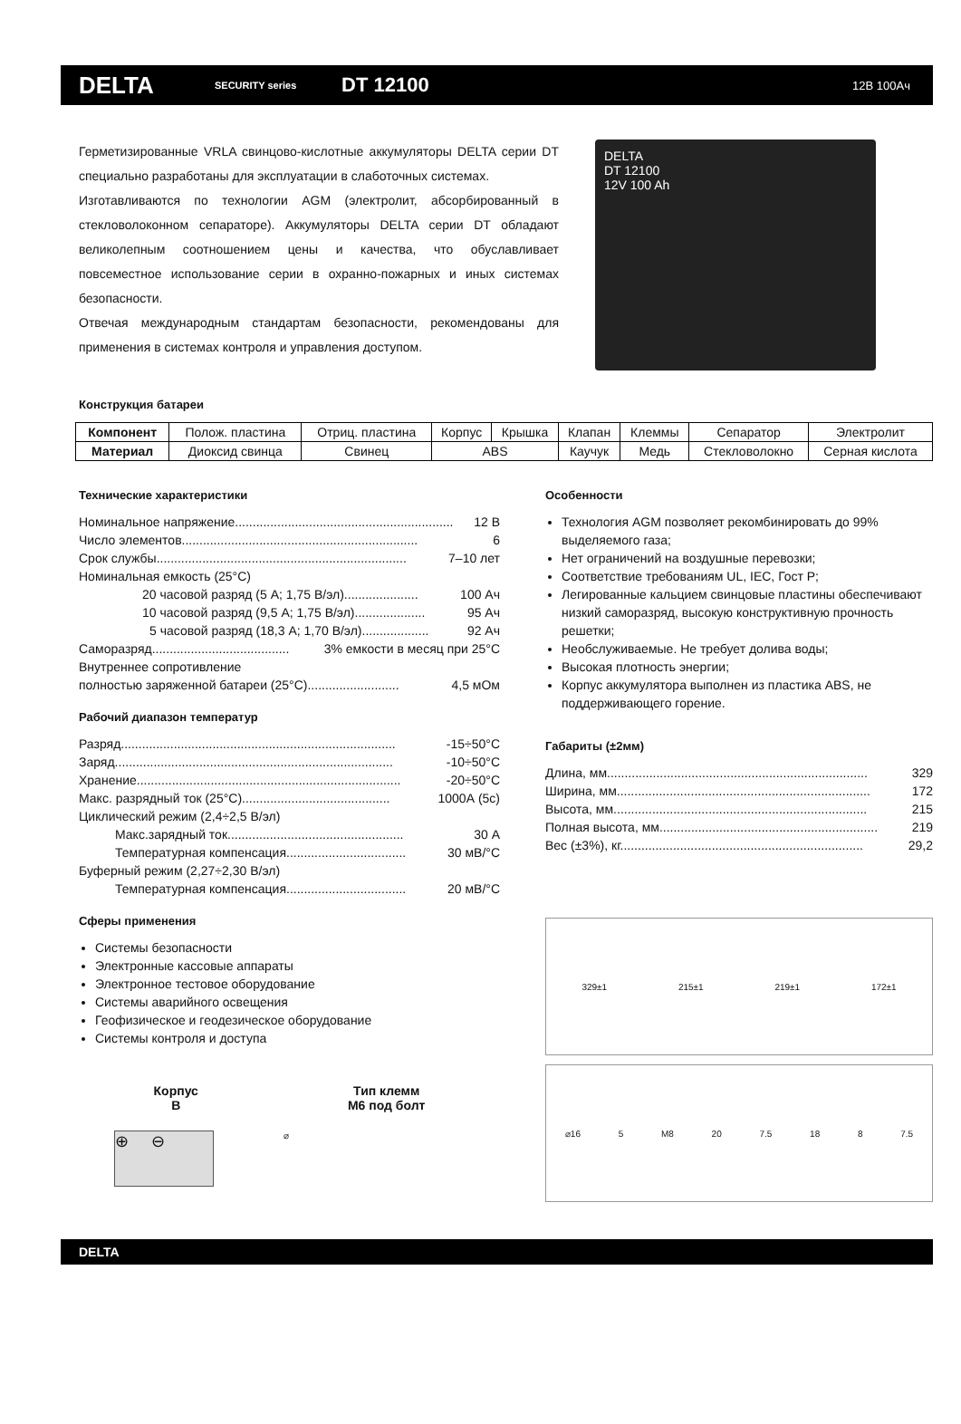DELTA
SECURITY series
DT 12100
12В 100Ач
Герметизированные VRLA свинцово-кислотные аккумуляторы DELTA серии DT специально разработаны для эксплуатации в слаботочных системах.
Изготавливаются по технологии AGM (электролит, абсорбированный в стекловолоконном сепараторе). Аккумуляторы DELTA серии DT обладают великолепным соотношением цены и качества, что обуславливает повсеместное использование серии в охранно-пожарных и иных системах безопасности.
Отвечая международным стандартам безопасности, рекомендованы для применения в системах контроля и управления доступом.
DELTA
DT 12100
12V 100 Ah
Конструкция батареи
| Компонент | Полож. пластина | Отриц. пластина | Корпус | Крышка | Клапан | Клеммы | Сепаратор | Электролит |
| Материал | Диоксид свинца | Свинец | ABS | | Каучук | Медь | Стекловолокно | Серная кислота |
Технические характеристики
Номинальное напряжение.............................................................. 12 В
Число элементов................................................................... 6
Срок службы....................................................................... 7–10 лет
Номинальная емкость (25°C)
20 часовой разряд (5 А; 1,75 В/эл)..................... 100 Ач
10 часовой разряд (9,5 А; 1,75 В/эл).................... 95 Ач
5 часовой разряд (18,3 А; 1,70 В/эл)................... 92 Ач
Саморазряд....................................... 3% емкости в месяц при 25°C
Внутреннее сопротивление
полностью заряженной батареи (25°C).......................... 4,5 мОм
Рабочий диапазон температур
Разряд.............................................................................. -15÷50°C
Заряд............................................................................... -10÷50°C
Хранение........................................................................... -20÷50°C
Макс. разрядный ток (25°C).......................................... 1000А (5с)
Циклический режим (2,4÷2,5 В/эл)
Макс.зарядный ток.................................................. 30 А
Температурная компенсация.................................. 30 мВ/°C
Буферный режим (2,27÷2,30 В/эл)
Температурная компенсация.................................. 20 мВ/°C
Сферы применения
Системы безопасности
Электронные кассовые аппараты
Электронное тестовое оборудование
Системы аварийного освещения
Геофизическое и геодезическое оборудование
Системы контроля и доступа
Корпус
B
Тип клемм
M6 под болт
⊕ ⊖
⌀
Особенности
Технология AGM позволяет рекомбинировать до 99% выделяемого газа;
Нет ограничений на воздушные перевозки;
Соответствие требованиям UL, IEC, Гост Р;
Легированные кальцием свинцовые пластины обеспечивают низкий саморазряд, высокую конструктивную прочность решетки;
Необслуживаемые. Не требует долива воды;
Высокая плотность энергии;
Корпус аккумулятора выполнен из пластика ABS, не поддерживающего горение.
Габариты (±2мм)
Длина, мм.......................................................................... 329
Ширина, мм........................................................................ 172
Высота, мм........................................................................ 215
Полная высота, мм.............................................................. 219
Вес (±3%), кг..................................................................... 29,2
329±1 215±1 219±1 172±1
⌀16 5 M8 20 7.5 18 8 7.5
DELTA